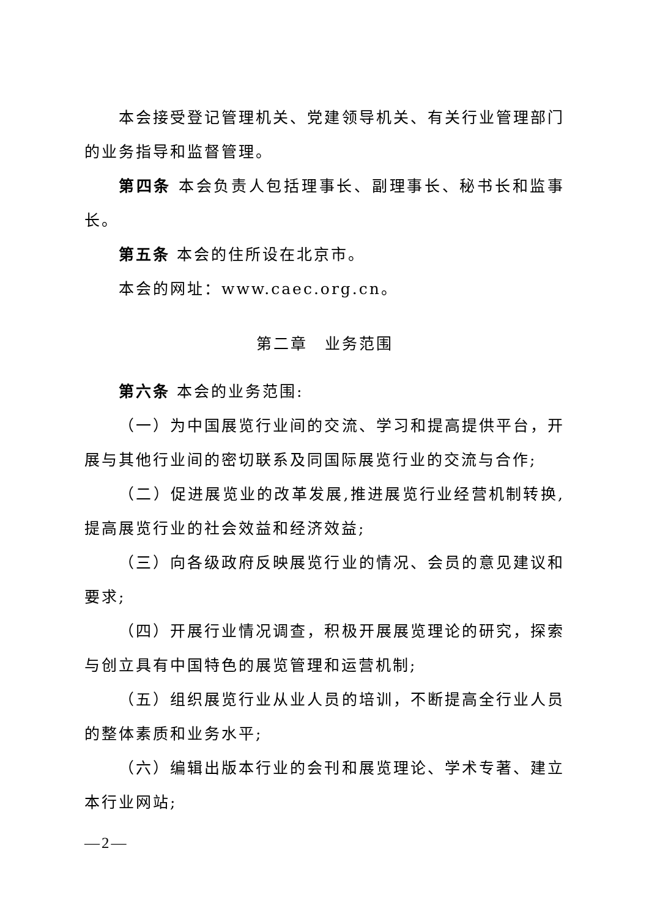本会接受登记管理机关、党建领导机关、有关行业管理部门的业务指导和监督管理。
第四条 本会负责人包括理事长、副理事长、秘书长和监事长。
第五条 本会的住所设在北京市。
本会的网址：www.caec.org.cn。
第二章　业务范围
第六条 本会的业务范围:
（一）为中国展览行业间的交流、学习和提高提供平台，开展与其他行业间的密切联系及同国际展览行业的交流与合作;
（二）促进展览业的改革发展,推进展览行业经营机制转换,提高展览行业的社会效益和经济效益;
（三）向各级政府反映展览行业的情况、会员的意见建议和要求;
（四）开展行业情况调查，积极开展展览理论的研究，探索与创立具有中国特色的展览管理和运营机制;
（五）组织展览行业从业人员的培训，不断提高全行业人员的整体素质和业务水平;
（六）编辑出版本行业的会刊和展览理论、学术专著、建立本行业网站;
—2—